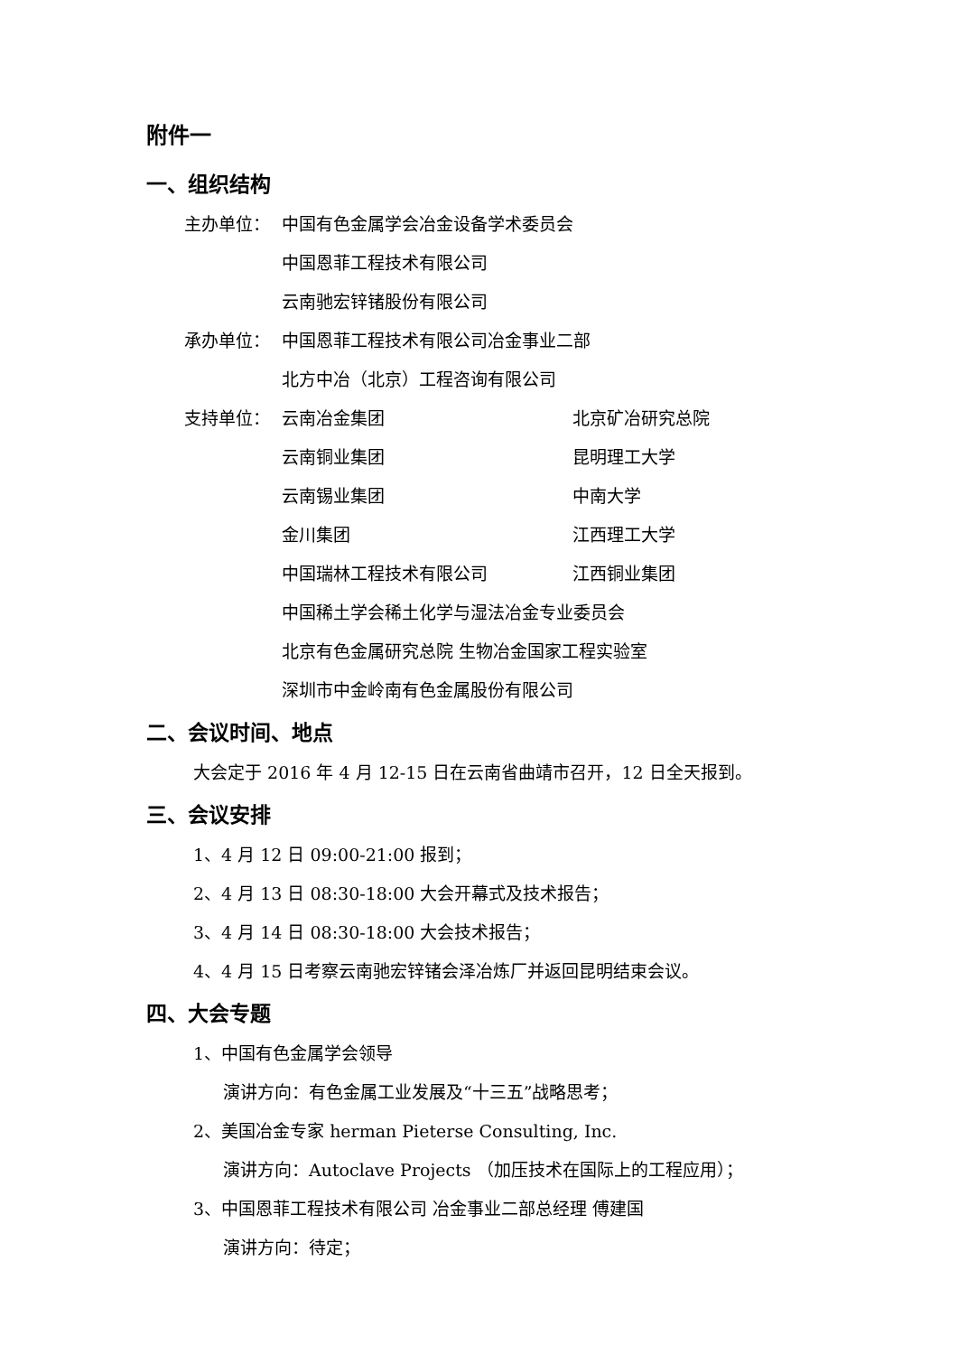附件一
一、组织结构
主办单位： 中国有色金属学会冶金设备学术委员会
中国恩菲工程技术有限公司
云南驰宏锌锗股份有限公司
承办单位： 中国恩菲工程技术有限公司冶金事业二部
北方中冶（北京）工程咨询有限公司
支持单位： 云南冶金集团 北京矿冶研究总院
云南铜业集团 昆明理工大学
云南锡业集团 中南大学
金川集团 江西理工大学
中国瑞林工程技术有限公司 江西铜业集团
中国稀土学会稀土化学与湿法冶金专业委员会
北京有色金属研究总院 生物冶金国家工程实验室
深圳市中金岭南有色金属股份有限公司
二、会议时间、地点
大会定于 2016 年 4 月 12-15 日在云南省曲靖市召开，12 日全天报到。
三、会议安排
1、4 月 12 日 09:00-21:00 报到；
2、4 月 13 日 08:30-18:00 大会开幕式及技术报告；
3、4 月 14 日 08:30-18:00 大会技术报告；
4、4 月 15 日考察云南驰宏锌锗会泽冶炼厂并返回昆明结束会议。
四、大会专题
1、中国有色金属学会领导
演讲方向：有色金属工业发展及“十三五”战略思考；
2、美国冶金专家 herman Pieterse Consulting, Inc.
演讲方向：Autoclave Projects （加压技术在国际上的工程应用）；
3、中国恩菲工程技术有限公司 冶金事业二部总经理 傅建国
演讲方向：待定；